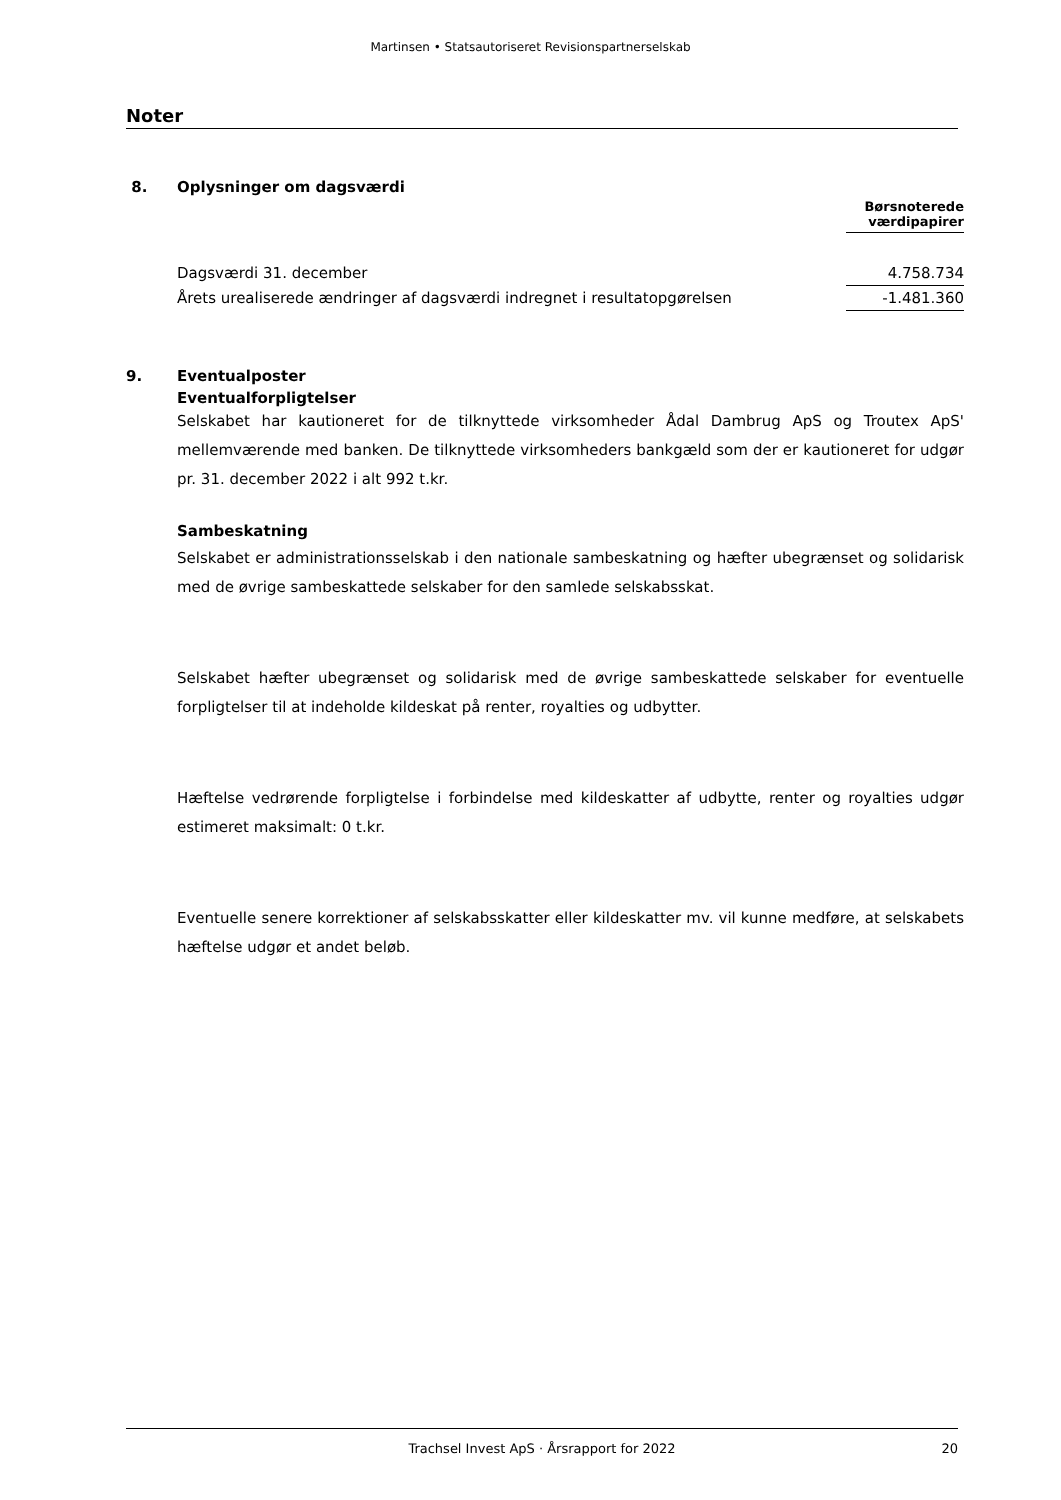Martinsen • Statsautoriseret Revisionspartnerselskab
Noter
8. Oplysninger om dagsværdi
| | Børsnoterede værdipapirer |
| --- | --- |
| Dagsværdi 31. december | 4.758.734 |
| Årets urealiserede ændringer af dagsværdi indregnet i resultatopgørelsen | -1.481.360 |
9. Eventualposter
Eventualforpligtelser
Selskabet har kautioneret for de tilknyttede virksomheder Ådal Dambrug ApS og Troutex ApS' mellemværende med banken. De tilknyttede virksomheders bankgæld som der er kautioneret for udgør pr. 31. december 2022 i alt 992 t.kr.
Sambeskatning
Selskabet er administrationsselskab i den nationale sambeskatning og hæfter ubegrænset og solidarisk med de øvrige sambeskattede selskaber for den samlede selskabsskat.
Selskabet hæfter ubegrænset og solidarisk med de øvrige sambeskattede selskaber for eventuelle forpligtelser til at indeholde kildeskat på renter, royalties og udbytter.
Hæftelse vedrørende forpligtelse i forbindelse med kildeskatter af udbytte, renter og royalties udgør estimeret maksimalt: 0 t.kr.
Eventuelle senere korrektioner af selskabsskatter eller kildeskatter mv. vil kunne medføre, at selskabets hæftelse udgør et andet beløb.
Trachsel Invest ApS · Årsrapport for 2022 20